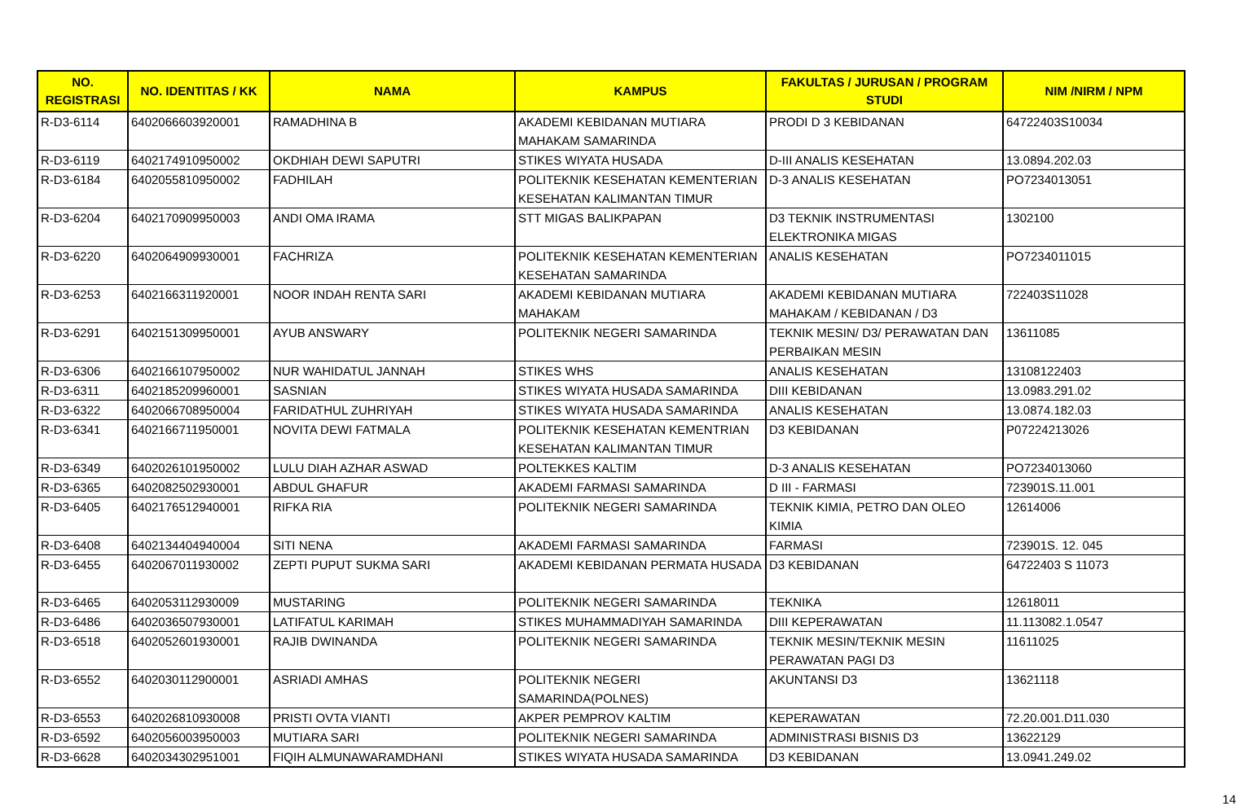| NO. REGISTRASI | NO. IDENTITAS / KK | NAMA | KAMPUS | FAKULTAS / JURUSAN / PROGRAM STUDI | NIM /NIRM / NPM |
| --- | --- | --- | --- | --- | --- |
| R-D3-6114 | 6402066603920001 | RAMADHINA B | AKADEMI KEBIDANAN MUTIARA MAHAKAM SAMARINDA | PRODI D 3 KEBIDANAN | 64722403S10034 |
| R-D3-6119 | 6402174910950002 | OKDHIAH DEWI SAPUTRI | STIKES WIYATA HUSADA | D-III ANALIS KESEHATAN | 13.0894.202.03 |
| R-D3-6184 | 6402055810950002 | FADHILAH | POLITEKNIK KESEHATAN KEMENTERIAN KESEHATAN KALIMANTAN TIMUR | D-3 ANALIS KESEHATAN | PO7234013051 |
| R-D3-6204 | 6402170909950003 | ANDI OMA IRAMA | STT MIGAS BALIKPAPAN | D3 TEKNIK INSTRUMENTASI ELEKTRONIKA MIGAS | 1302100 |
| R-D3-6220 | 6402064909930001 | FACHRIZA | POLITEKNIK KESEHATAN KEMENTERIAN KESEHATAN SAMARINDA | ANALIS KESEHATAN | PO7234011015 |
| R-D3-6253 | 6402166311920001 | NOOR INDAH RENTA SARI | AKADEMI KEBIDANAN MUTIARA MAHAKAM | AKADEMI KEBIDANAN MUTIARA MAHAKAM / KEBIDANAN / D3 | 722403S11028 |
| R-D3-6291 | 6402151309950001 | AYUB ANSWARY | POLITEKNIK NEGERI SAMARINDA | TEKNIK MESIN/ D3/ PERAWATAN DAN PERBAIKAN MESIN | 13611085 |
| R-D3-6306 | 6402166107950002 | NUR WAHIDATUL JANNAH | STIKES WHS | ANALIS KESEHATAN | 13108122403 |
| R-D3-6311 | 6402185209960001 | SASNIAN | STIKES WIYATA HUSADA SAMARINDA | DIII KEBIDANAN | 13.0983.291.02 |
| R-D3-6322 | 6402066708950004 | FARIDATHUL ZUHRIYAH | STIKES WIYATA HUSADA SAMARINDA | ANALIS KESEHATAN | 13.0874.182.03 |
| R-D3-6341 | 6402166711950001 | NOVITA DEWI FATMALA | POLITEKNIK KESEHATAN KEMENTRIAN KESEHATAN KALIMANTAN TIMUR | D3 KEBIDANAN | P07224213026 |
| R-D3-6349 | 6402026101950002 | LULU DIAH AZHAR ASWAD | POLTEKKES KALTIM | D-3 ANALIS KESEHATAN | PO7234013060 |
| R-D3-6365 | 6402082502930001 | ABDUL GHAFUR | AKADEMI FARMASI SAMARINDA | D III - FARMASI | 723901S.11.001 |
| R-D3-6405 | 6402176512940001 | RIFKA RIA | POLITEKNIK NEGERI SAMARINDA | TEKNIK KIMIA, PETRO DAN OLEO KIMIA | 12614006 |
| R-D3-6408 | 6402134404940004 | SITI NENA | AKADEMI FARMASI SAMARINDA | FARMASI | 723901S. 12. 045 |
| R-D3-6455 | 6402067011930002 | ZEPTI PUPUT SUKMA SARI | AKADEMI KEBIDANAN PERMATA HUSADA | D3 KEBIDANAN | 64722403 S 11073 |
| R-D3-6465 | 6402053112930009 | MUSTARING | POLITEKNIK NEGERI SAMARINDA | TEKNIKA | 12618011 |
| R-D3-6486 | 6402036507930001 | LATIFATUL KARIMAH | STIKES MUHAMMADIYAH SAMARINDA | DIII KEPERAWATAN | 11.113082.1.0547 |
| R-D3-6518 | 6402052601930001 | RAJIB DWINANDA | POLITEKNIK NEGERI SAMARINDA | TEKNIK MESIN/TEKNIK MESIN PERAWATAN PAGI D3 | 11611025 |
| R-D3-6552 | 6402030112900001 | ASRIADI AMHAS | POLITEKNIK NEGERI SAMARINDA(POLNES) | AKUNTANSI D3 | 13621118 |
| R-D3-6553 | 6402026810930008 | PRISTI OVTA VIANTI | AKPER PEMPROV KALTIM | KEPERAWATAN | 72.20.001.D11.030 |
| R-D3-6592 | 6402056003950003 | MUTIARA SARI | POLITEKNIK NEGERI SAMARINDA | ADMINISTRASI BISNIS D3 | 13622129 |
| R-D3-6628 | 6402034302951001 | FIQIH ALMUNAWARAMDHANI | STIKES WIYATA HUSADA SAMARINDA | D3 KEBIDANAN | 13.0941.249.02 |
14